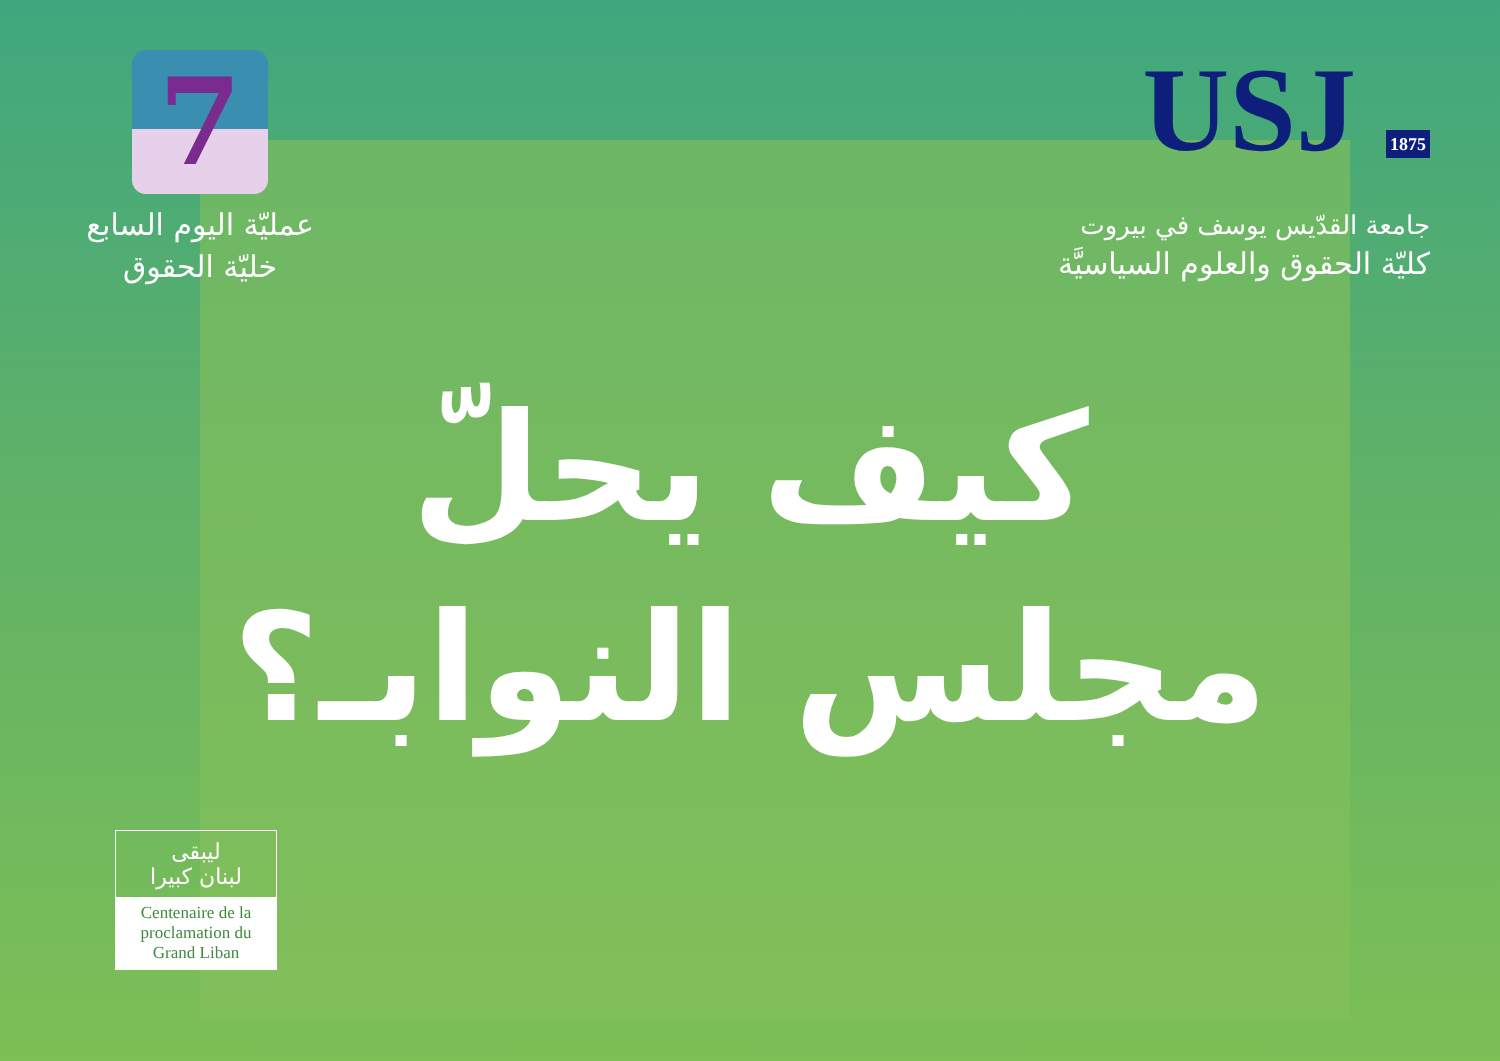7
عمليّة اليوم السابع
خليّة الحقوق
USJ 1875
جامعة القدّيس يوسف في بيروت
كليّة الحقوق والعلوم السياسيَّة
كيف يحلّ
مجلس النوابـ؟
ليبقى
لبنان كبيرا
Centenaire de la proclamation du Grand Liban